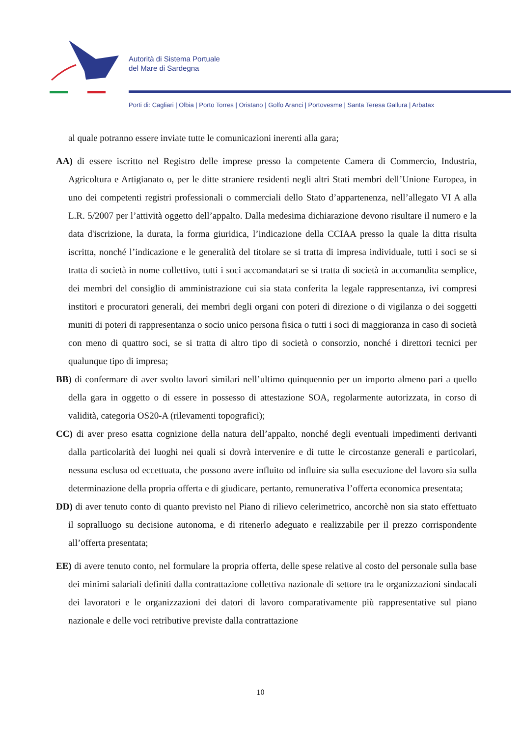Autorità di Sistema Portuale
del Mare di Sardegna
Porti di: Cagliari | Olbia | Porto Torres | Oristano | Golfo Aranci | Portovesme | Santa Teresa Gallura | Arbatax
al quale potranno essere inviate tutte le comunicazioni inerenti alla gara;
AA) di essere iscritto nel Registro delle imprese presso la competente Camera di Commercio, Industria, Agricoltura e Artigianato o, per le ditte straniere residenti negli altri Stati membri dell’Unione Europea, in uno dei competenti registri professionali o commerciali dello Stato d’appartenenza, nell’allegato VI A alla L.R. 5/2007 per l’attività oggetto dell’appalto. Dalla medesima dichiarazione devono risultare il numero e la data d'iscrizione, la durata, la forma giuridica, l’indicazione della CCIAA presso la quale la ditta risulta iscritta, nonché l’indicazione e le generalità del titolare se si tratta di impresa individuale, tutti i soci se si tratta di società in nome collettivo, tutti i soci accomandatari se si tratta di società in accomandita semplice, dei membri del consiglio di amministrazione cui sia stata conferita la legale rappresentanza, ivi compresi institori e procuratori generali, dei membri degli organi con poteri di direzione o di vigilanza o dei soggetti muniti di poteri di rappresentanza o socio unico persona fisica o tutti i soci di maggioranza in caso di società con meno di quattro soci, se si tratta di altro tipo di società o consorzio, nonché i direttori tecnici per qualunque tipo di impresa;
BB) di confermare di aver svolto lavori similari nell’ultimo quinquennio per un importo almeno pari a quello della gara in oggetto o di essere in possesso di attestazione SOA, regolarmente autorizzata, in corso di validità, categoria OS20-A (rilevamenti topografici);
CC) di aver preso esatta cognizione della natura dell’appalto, nonché degli eventuali impedimenti derivanti dalla particolarità dei luoghi nei quali si dovrà intervenire e di tutte le circostanze generali e particolari, nessuna esclusa od eccettuata, che possono avere influito od influire sia sulla esecuzione del lavoro sia sulla determinazione della propria offerta e di giudicare, pertanto, remunerativa l’offerta economica presentata;
DD) di aver tenuto conto di quanto previsto nel Piano di rilievo celerimetrico, ancorchè non sia stato effettuato il sopralluogo su decisione autonoma, e di ritenerlo adeguato e realizzabile per il prezzo corrispondente all’offerta presentata;
EE) di avere tenuto conto, nel formulare la propria offerta, delle spese relative al costo del personale sulla base dei minimi salariali definiti dalla contrattazione collettiva nazionale di settore tra le organizzazioni sindacali dei lavoratori e le organizzazioni dei datori di lavoro comparativamente più rappresentative sul piano nazionale e delle voci retributive previste dalla contrattazione
10